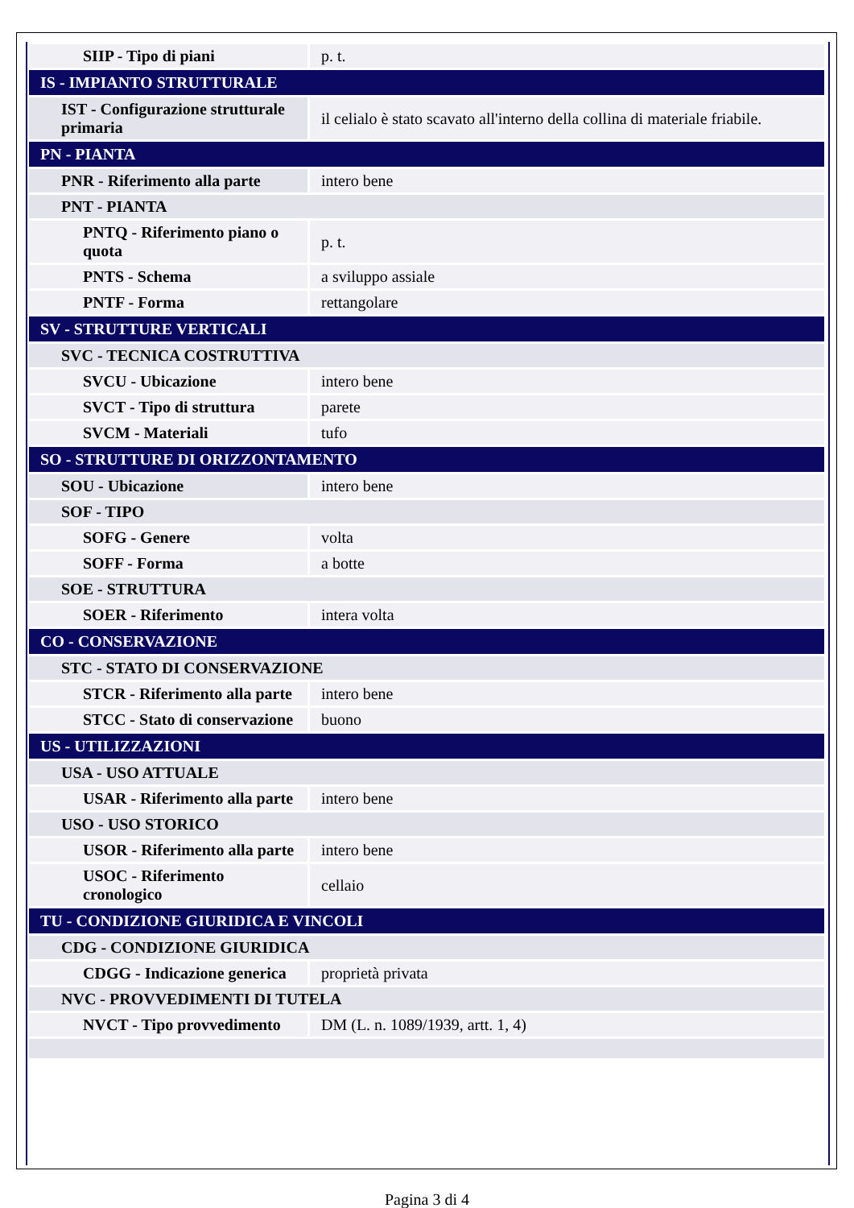| SIIP - Tipo di piani | p. t. |
| IS - IMPIANTO STRUTTURALE | |
| IST - Configurazione strutturale primaria | il celialo è stato scavato all'interno della collina di materiale friabile. |
| PN - PIANTA | |
| PNR - Riferimento alla parte | intero bene |
| PNT - PIANTA | |
| PNTQ - Riferimento piano o quota | p. t. |
| PNTS - Schema | a sviluppo assiale |
| PNTF - Forma | rettangolare |
| SV - STRUTTURE VERTICALI | |
| SVC - TECNICA COSTRUTTIVA | |
| SVCU - Ubicazione | intero bene |
| SVCT - Tipo di struttura | parete |
| SVCM - Materiali | tufo |
| SO - STRUTTURE DI ORIZZONTAMENTO | |
| SOU - Ubicazione | intero bene |
| SOF - TIPO | |
| SOFG - Genere | volta |
| SOFF - Forma | a botte |
| SOE - STRUTTURA | |
| SOER - Riferimento | intera volta |
| CO - CONSERVAZIONE | |
| STC - STATO DI CONSERVAZIONE | |
| STCR - Riferimento alla parte | intero bene |
| STCC - Stato di conservazione | buono |
| US - UTILIZZAZIONI | |
| USA - USO ATTUALE | |
| USAR - Riferimento alla parte | intero bene |
| USO - USO STORICO | |
| USOR - Riferimento alla parte | intero bene |
| USOC - Riferimento cronologico | cellaio |
| TU - CONDIZIONE GIURIDICA E VINCOLI | |
| CDG - CONDIZIONE GIURIDICA | |
| CDGG - Indicazione generica | proprietà privata |
| NVC - PROVVEDIMENTI DI TUTELA | |
| NVCT - Tipo provvedimento | DM (L. n. 1089/1939, artt. 1, 4) |
Pagina 3 di 4